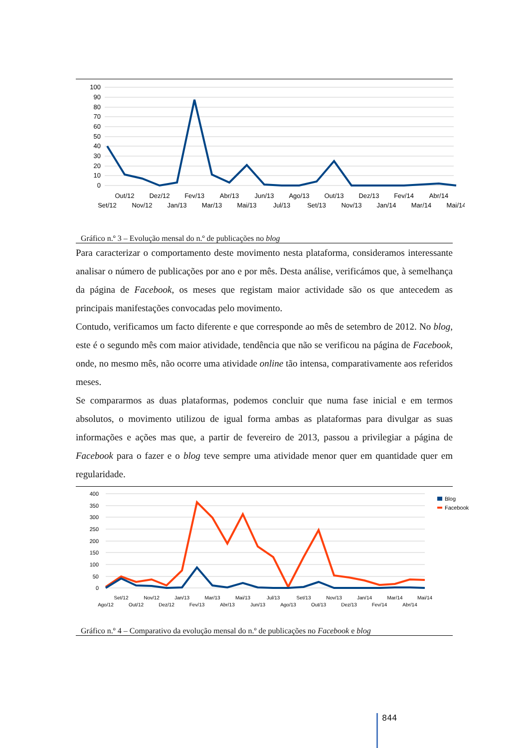100
90
80
70
60
50
40
30
20
10
0
Out/12
Dez/12
Fev/13
Abr/13
Jun/13
Ago/13
Out/13
Dez/13
Fev/14
Abr/14
Set/12
Nov/12
Jan/13
Mar/13
Mai/13
Jul/13
Set/13
Nov/13
Jan/14
Mar/14
Mai/14
Gráfico n.º 3 – Evolução mensal do n.º de publicações no blog
Para caracterizar o comportamento deste movimento nesta plataforma, consideramos interessante analisar o número de publicações por ano e por mês. Desta análise, verificámos que, à semelhança da página de Facebook, os meses que registam maior actividade são os que antecedem as principais manifestações convocadas pelo movimento.
Contudo, verificamos um facto diferente e que corresponde ao mês de setembro de 2012. No blog, este é o segundo mês com maior atividade, tendência que não se verificou na página de Facebook, onde, no mesmo mês, não ocorre uma atividade online tão intensa, comparativamente aos referidos meses.
Se compararmos as duas plataformas, podemos concluir que numa fase inicial e em termos absolutos, o movimento utilizou de igual forma ambas as plataformas para divulgar as suas informações e ações mas que, a partir de fevereiro de 2013, passou a privilegiar a página de Facebook para o fazer e o blog teve sempre uma atividade menor quer em quantidade quer em regularidade.
400
350
300
250
200
150
100
50
0
Set/12
Nov/12
Jan/13
Mar/13
Mai/13
Jul/13
Set/13
Nov/13
Jan/14
Mar/14
Mai/14
Ago/12
Out/12
Dez/12
Fev/13
Abr/13
Jun/13
Ago/13
Out/13
Dez/13
Fev/14
Abr/14
Blog
Facebook
Gráfico n.º 4 – Comparativo da evolução mensal do n.º de publicações no Facebook e blog
844